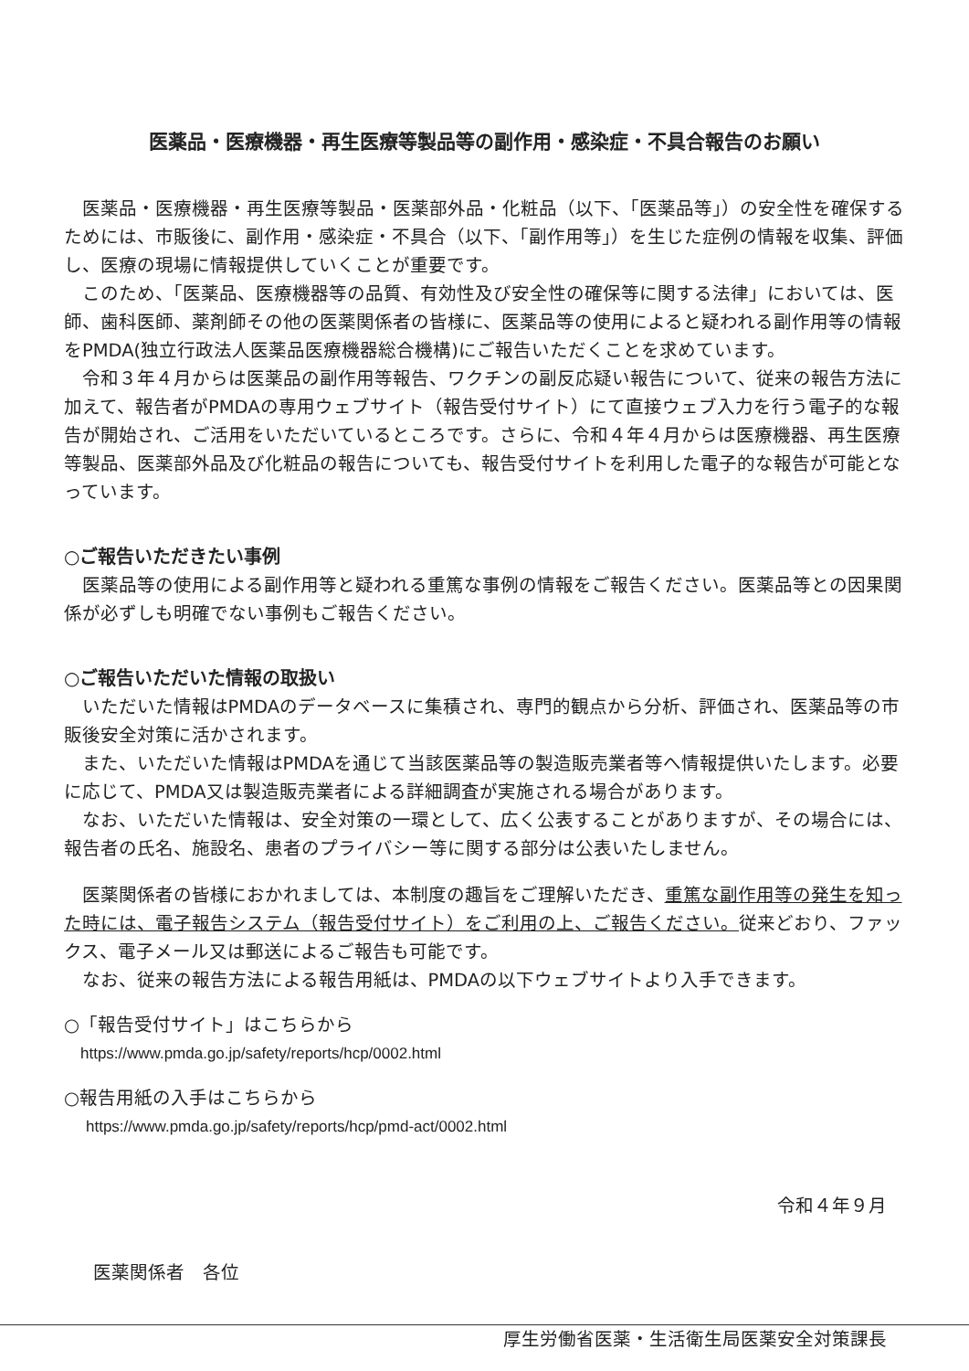医薬品・医療機器・再生医療等製品等の副作用・感染症・不具合報告のお願い
医薬品・医療機器・再生医療等製品・医薬部外品・化粧品（以下、「医薬品等」）の安全性を確保するためには、市販後に、副作用・感染症・不具合（以下、「副作用等」）を生じた症例の情報を収集、評価し、医療の現場に情報提供していくことが重要です。
このため、「医薬品、医療機器等の品質、有効性及び安全性の確保等に関する法律」においては、医師、歯科医師、薬剤師その他の医薬関係者の皆様に、医薬品等の使用によると疑われる副作用等の情報をPMDA(独立行政法人医薬品医療機器総合機構)にご報告いただくことを求めています。
令和３年４月からは医薬品の副作用等報告、ワクチンの副反応疑い報告について、従来の報告方法に加えて、報告者がPMDAの専用ウェブサイト（報告受付サイト）にて直接ウェブ入力を行う電子的な報告が開始され、ご活用をいただいているところです。さらに、令和４年４月からは医療機器、再生医療等製品、医薬部外品及び化粧品の報告についても、報告受付サイトを利用した電子的な報告が可能となっています。
○ご報告いただきたい事例
医薬品等の使用による副作用等と疑われる重篤な事例の情報をご報告ください。医薬品等との因果関係が必ずしも明確でない事例もご報告ください。
○ご報告いただいた情報の取扱い
いただいた情報はPMDAのデータベースに集積され、専門的観点から分析、評価され、医薬品等の市販後安全対策に活かされます。
また、いただいた情報はPMDAを通じて当該医薬品等の製造販売業者等へ情報提供いたします。必要に応じて、PMDA又は製造販売業者による詳細調査が実施される場合があります。
なお、いただいた情報は、安全対策の一環として、広く公表することがありますが、その場合には、報告者の氏名、施設名、患者のプライバシー等に関する部分は公表いたしません。
医薬関係者の皆様におかれましては、本制度の趣旨をご理解いただき、重篤な副作用等の発生を知った時には、電子報告システム（報告受付サイト）をご利用の上、ご報告ください。従来どおり、ファックス、電子メール又は郵送によるご報告も可能です。
なお、従来の報告方法による報告用紙は、PMDAの以下ウェブサイトより入手できます。
○「報告受付サイト」はこちらから
https://www.pmda.go.jp/safety/reports/hcp/0002.html
○報告用紙の入手はこちらから
https://www.pmda.go.jp/safety/reports/hcp/pmd-act/0002.html
令和４年９月
医薬関係者　各位
厚生労働省医薬・生活衛生局医薬安全対策課長